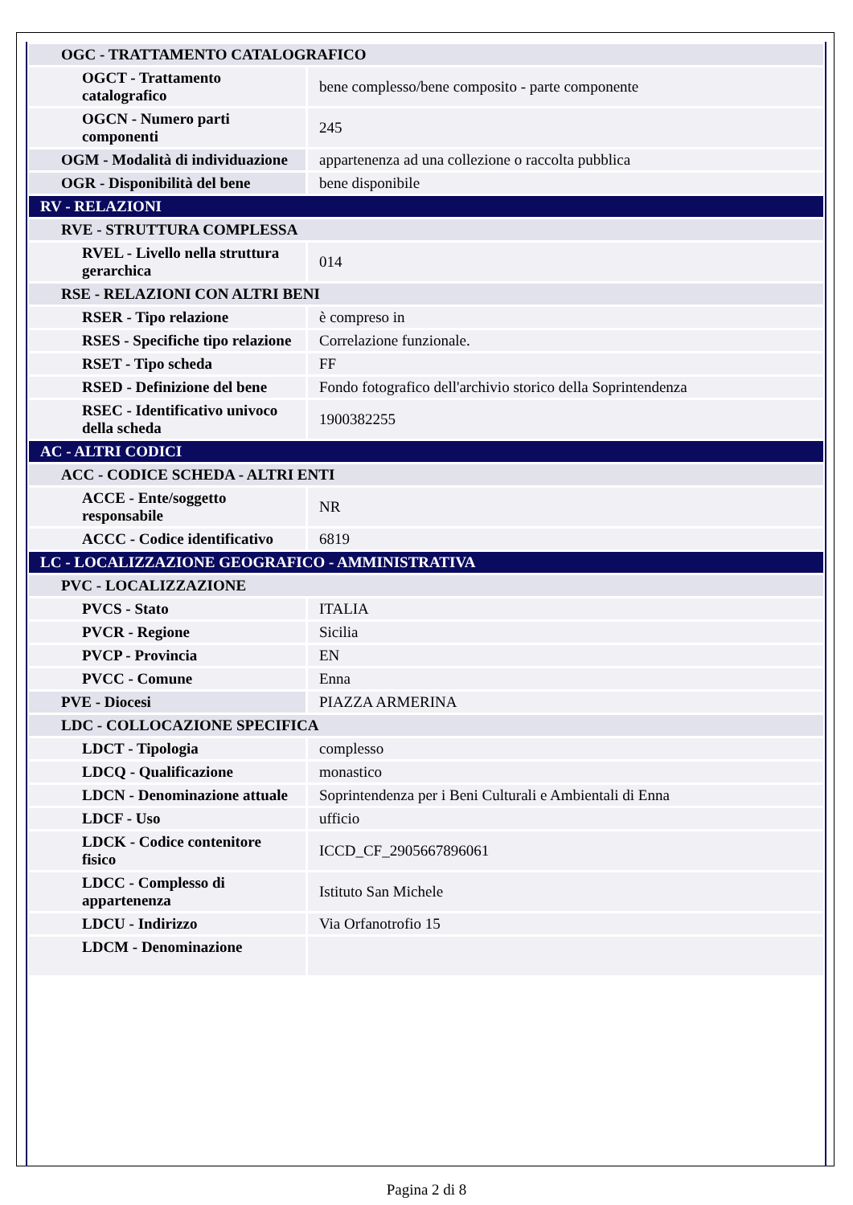| OGC - TRATTAMENTO CATALOGRAFICO | |
| OGCT - Trattamento catalografico | bene complesso/bene composito - parte componente |
| OGCN - Numero parti componenti | 245 |
| OGM - Modalità di individuazione | appartenenza ad una collezione o raccolta pubblica |
| OGR - Disponibilità del bene | bene disponibile |
| RV - RELAZIONI | |
| RVE - STRUTTURA COMPLESSA | |
| RVEL - Livello nella struttura gerarchica | 014 |
| RSE - RELAZIONI CON ALTRI BENI | |
| RSER - Tipo relazione | è compreso in |
| RSES - Specifiche tipo relazione | Correlazione funzionale. |
| RSET - Tipo scheda | FF |
| RSED - Definizione del bene | Fondo fotografico dell'archivio storico della Soprintendenza |
| RSEC - Identificativo univoco della scheda | 1900382255 |
| AC - ALTRI CODICI | |
| ACC - CODICE SCHEDA - ALTRI ENTI | |
| ACCE - Ente/soggetto responsabile | NR |
| ACCC - Codice identificativo | 6819 |
| LC - LOCALIZZAZIONE GEOGRAFICO - AMMINISTRATIVA | |
| PVC - LOCALIZZAZIONE | |
| PVCS - Stato | ITALIA |
| PVCR - Regione | Sicilia |
| PVCP - Provincia | EN |
| PVCC - Comune | Enna |
| PVE - Diocesi | PIAZZA ARMERINA |
| LDC - COLLOCAZIONE SPECIFICA | |
| LDCT - Tipologia | complesso |
| LDCQ - Qualificazione | monastico |
| LDCN - Denominazione attuale | Soprintendenza per i Beni Culturali e Ambientali di Enna |
| LDCF - Uso | ufficio |
| LDCK - Codice contenitore fisico | ICCD_CF_2905667896061 |
| LDCC - Complesso di appartenenza | Istituto San Michele |
| LDCU - Indirizzo | Via Orfanotrofio 15 |
| LDCM - Denominazione | |
Pagina 2 di 8